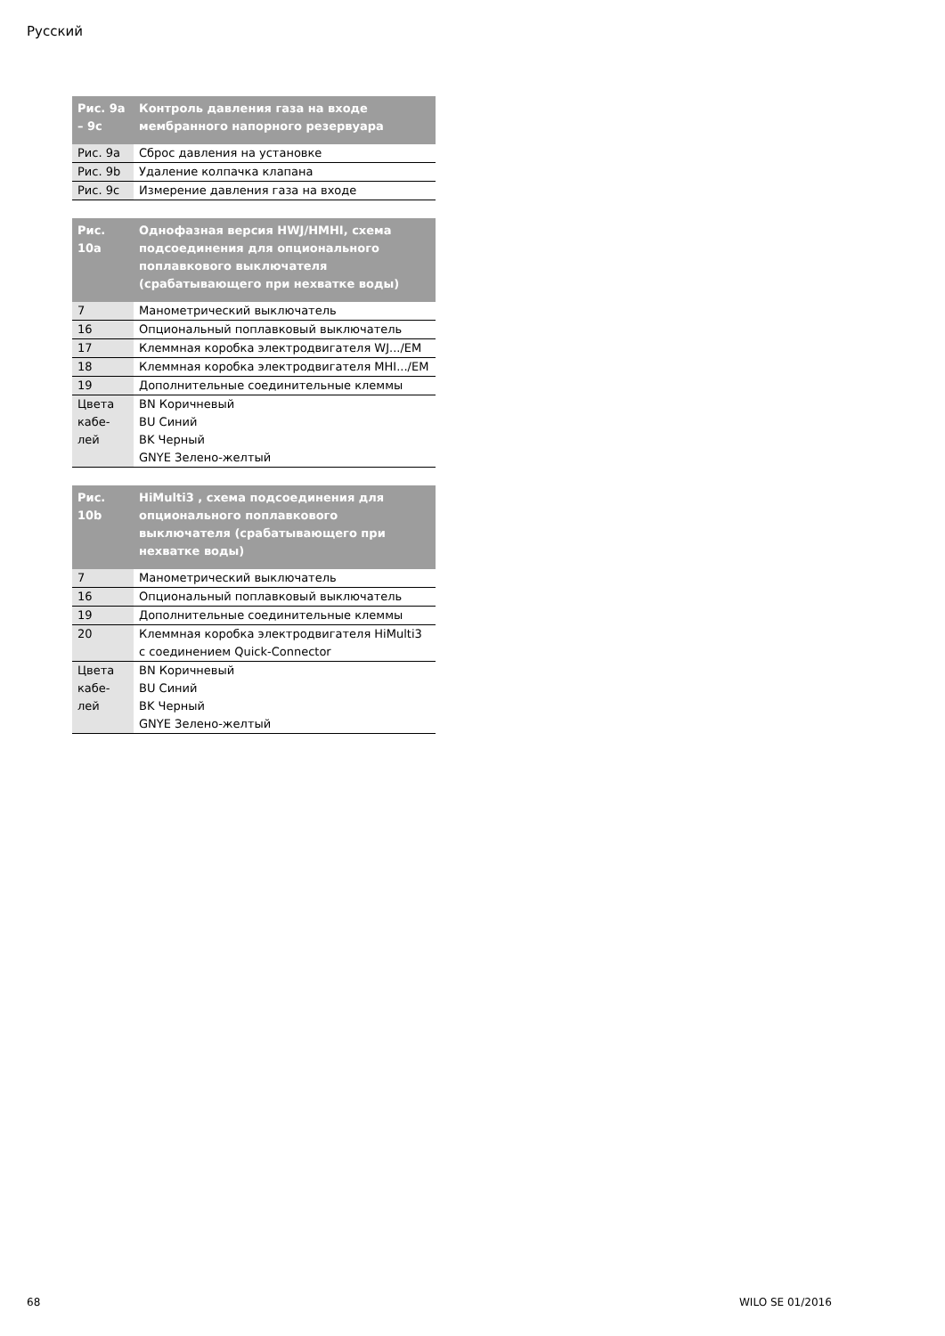Русский
| Рис. 9a – 9c | Контроль давления газа на входе мембранного напорного резервуара |
| --- | --- |
| Рис. 9a | Сброс давления на установке |
| Рис. 9b | Удаление колпачка клапана |
| Рис. 9c | Измерение давления газа на входе |
| Рис. 10a | Однофазная версия HWJ/HMHI, схема подсоединения для опционального поплавкового выключателя (срабатывающего при нехватке воды) |
| --- | --- |
| 7 | Манометрический выключатель |
| 16 | Опциональный поплавковый выключатель |
| 17 | Клеммная коробка электродвигателя WJ.../EM |
| 18 | Клеммная коробка электродвигателя MHI.../EM |
| 19 | Дополнительные соединительные клеммы |
| Цвета кабе- лей | BN Коричневый BU Синий BK Черный GNYE Зелено-желтый |
| Рис. 10b | HiMulti3 , схема подсоединения для опционального поплавкового выключателя (срабатывающего при нехватке воды) |
| --- | --- |
| 7 | Манометрический выключатель |
| 16 | Опциональный поплавковый выключатель |
| 19 | Дополнительные соединительные клеммы |
| 20 | Клеммная коробка электродвигателя HiMulti3 с соединением Quick-Connector |
| Цвета кабе- лей | BN Коричневый BU Синий BK Черный GNYE Зелено-желтый |
68 WILO SE 01/2016